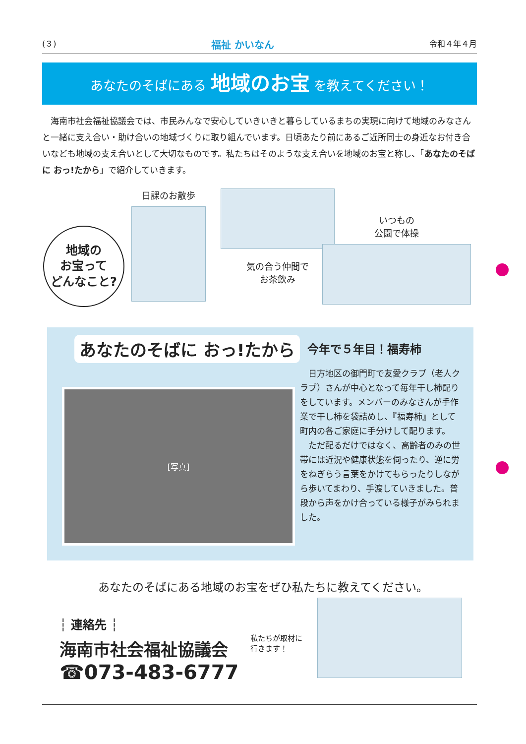(３) 福祉 かいなん 令和４年４月
あなたのそばにある 地域のお宝 を教えてください！
　海南市社会福祉協議会では、市民みんなで安心していきいきと暮らしているまちの実現に向けて地域のみなさんと一緒に支え合い・助け合いの地域づくりに取り組んでいます。日頃あたり前にあるご近所同士の身近なお付き合いなども地域の支え合いとして大切なものです。私たちはそのような支え合いを地域のお宝と称し、「あなたのそばに おっ!たから」で紹介していきます。
地域の
お宝って
どんなこと?
日課のお散歩
気の合う仲間で
お茶飲み
いつもの
公園で体操
あなたのそばに おっ!たから
[写真]
今年で５年目！福寿柿
日方地区の御門町で友愛クラブ（老人クラブ）さんが中心となって毎年干し柿配りをしています。メンバーのみなさんが手作業で干し柿を袋詰めし、『福寿柿』として町内の各ご家庭に手分けして配ります。
ただ配るだけではなく、高齢者のみの世帯には近況や健康状態を伺ったり、逆に労をねぎらう言葉をかけてもらったりしながら歩いてまわり、手渡していきました。普段から声をかけ合っている様子がみられました。
あなたのそばにある地域のお宝をぜひ私たちに教えてください。
┆ 連絡先 ┆
海南市社会福祉協議会
☎073-483-6777
私たちが取材に
行きます！